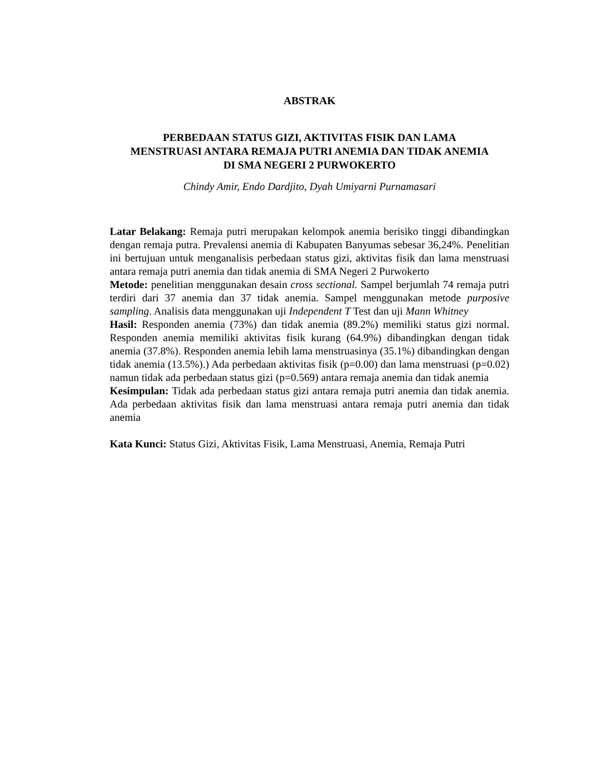ABSTRAK
PERBEDAAN STATUS GIZI, AKTIVITAS FISIK DAN LAMA
MENSTRUASI ANTARA REMAJA PUTRI ANEMIA DAN TIDAK ANEMIA
DI SMA NEGERI 2 PURWOKERTO
Chindy Amir, Endo Dardjito, Dyah Umiyarni Purnamasari
Latar Belakang: Remaja putri merupakan kelompok anemia berisiko tinggi dibandingkan dengan remaja putra. Prevalensi anemia di Kabupaten Banyumas sebesar 36,24%. Penelitian ini bertujuan untuk menganalisis perbedaan status gizi, aktivitas fisik dan lama menstruasi antara remaja putri anemia dan tidak anemia di SMA Negeri 2 Purwokerto
Metode: penelitian menggunakan desain cross sectional. Sampel berjumlah 74 remaja putri terdiri dari 37 anemia dan 37 tidak anemia. Sampel menggunakan metode purposive sampling. Analisis data menggunakan uji Independent T Test dan uji Mann Whitney
Hasil: Responden anemia (73%) dan tidak anemia (89.2%) memiliki status gizi normal. Responden anemia memiliki aktivitas fisik kurang (64.9%) dibandingkan dengan tidak anemia (37.8%). Responden anemia lebih lama menstruasinya (35.1%) dibandingkan dengan tidak anemia (13.5%).) Ada perbedaan aktivitas fisik (p=0.00) dan lama menstruasi (p=0.02) namun tidak ada perbedaan status gizi (p=0.569) antara remaja anemia dan tidak anemia
Kesimpulan: Tidak ada perbedaan status gizi antara remaja putri anemia dan tidak anemia. Ada perbedaan aktivitas fisik dan lama menstruasi antara remaja putri anemia dan tidak anemia
Kata Kunci: Status Gizi, Aktivitas Fisik, Lama Menstruasi, Anemia, Remaja Putri